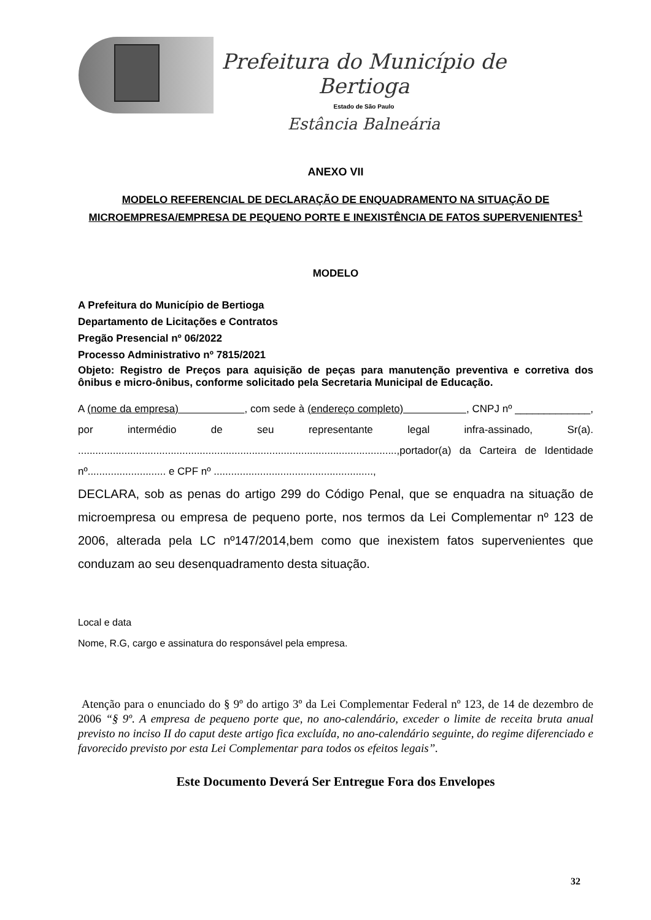Prefeitura do Município de Bertioga
Estado de São Paulo
Estância Balneária
ANEXO VII
MODELO REFERENCIAL DE DECLARAÇÃO DE ENQUADRAMENTO NA SITUAÇÃO DE MICROEMPRESA/EMPRESA DE PEQUENO PORTE E INEXISTÊNCIA DE FATOS SUPERVENIENTES<sup>1</sup>
MODELO
A Prefeitura do Município de Bertioga
Departamento de Licitações e Contratos
Pregão Presencial nº 06/2022
Processo Administrativo nº 7815/2021
Objeto: Registro de Preços para aquisição de peças para manutenção preventiva e corretiva dos ônibus e micro-ônibus, conforme solicitado pela Secretaria Municipal de Educação.
A (nome da empresa) , com sede à (endereço completo) , CNPJ nº _____________, por intermédio de seu representante legal infra-assinado, Sr(a). ..............................................................................................................,portador(a) da Carteira de Identidade nº........................... e CPF nº .......................................................,
DECLARA, sob as penas do artigo 299 do Código Penal, que se enquadra na situação de microempresa ou empresa de pequeno porte, nos termos da Lei Complementar nº 123 de 2006, alterada pela LC nº147/2014,bem como que inexistem fatos supervenientes que conduzam ao seu desenquadramento desta situação.
Local e data
Nome, R.G, cargo e assinatura do responsável pela empresa.
Atenção para o enunciado do § 9º do artigo 3º da Lei Complementar Federal nº 123, de 14 de dezembro de 2006 “§ 9º. A empresa de pequeno porte que, no ano-calendário, exceder o limite de receita bruta anual previsto no inciso II do caput deste artigo fica excluída, no ano-calendário seguinte, do regime diferenciado e favorecido previsto por esta Lei Complementar para todos os efeitos legais”.
Este Documento Deverá Ser Entregue Fora dos Envelopes
32